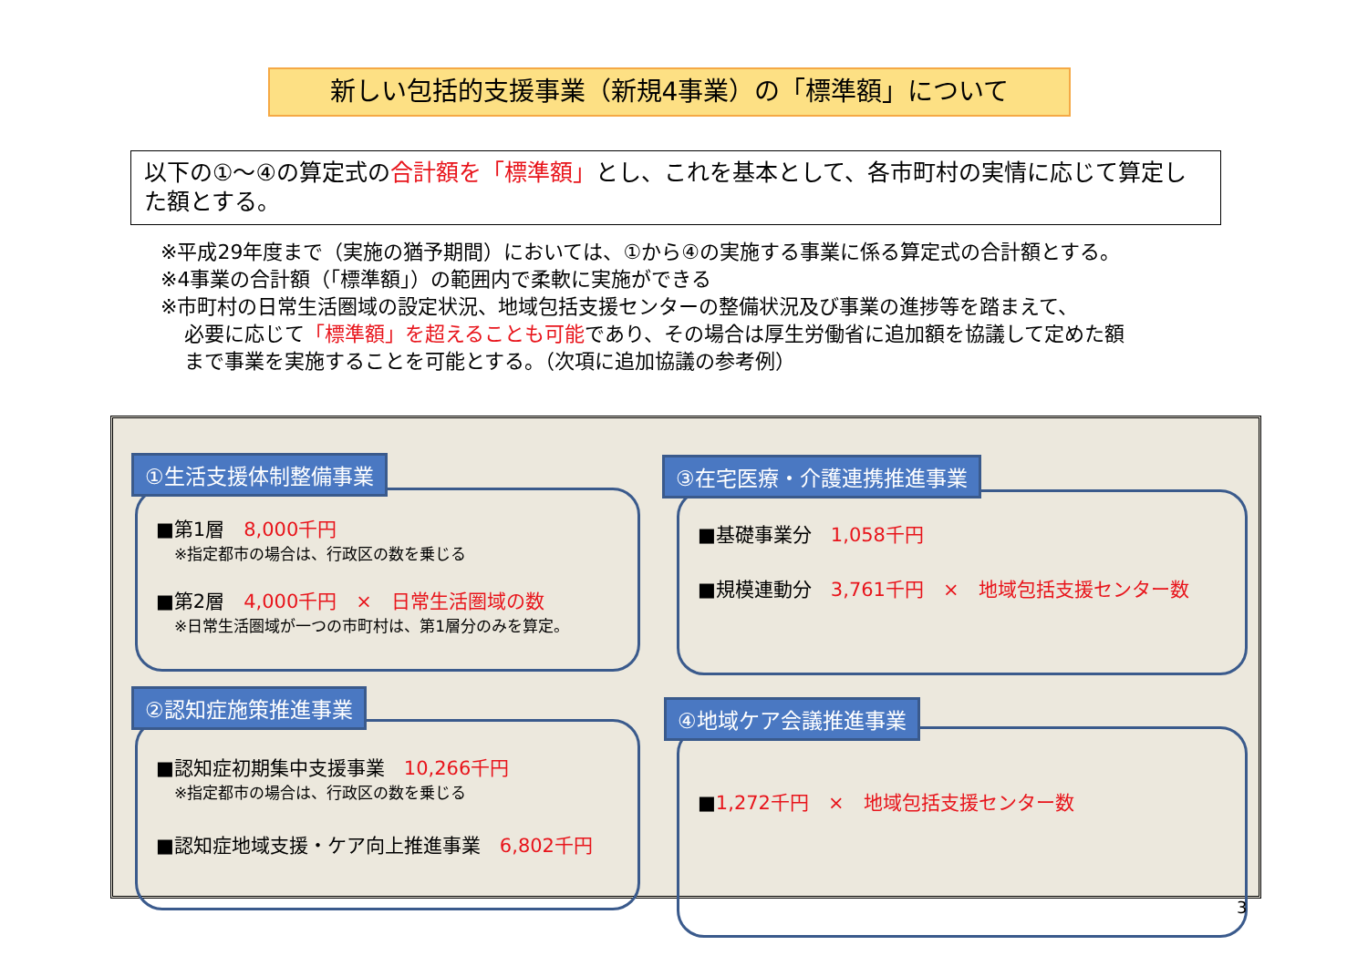新しい包括的支援事業（新規4事業）の「標準額」について
以下の①～④の算定式の合計額を「標準額」とし、これを基本として、各市町村の実情に応じて算定した額とする。
※平成29年度まで（実施の猶予期間）においては、①から④の実施する事業に係る算定式の合計額とする。
※4事業の合計額（「標準額」）の範囲内で柔軟に実施ができる
※市町村の日常生活圏域の設定状況、地域包括支援センターの整備状況及び事業の進捗等を踏まえて、
必要に応じて「標準額」を超えることも可能であり、その場合は厚生労働省に追加額を協議して定めた額
まで事業を実施することを可能とする。（次項に追加協議の参考例）
■第1層　8,000千円
※指定都市の場合は、行政区の数を乗じる
■第2層　4,000千円　×　日常生活圏域の数
※日常生活圏域が一つの市町村は、第1層分のみを算定。
①生活支援体制整備事業
■基礎事業分　1,058千円
■規模連動分　3,761千円　×　地域包括支援センター数
③在宅医療・介護連携推進事業
■認知症初期集中支援事業　10,266千円
※指定都市の場合は、行政区の数を乗じる
■認知症地域支援・ケア向上推進事業　6,802千円
②認知症施策推進事業
■1,272千円　×　地域包括支援センター数
④地域ケア会議推進事業
3